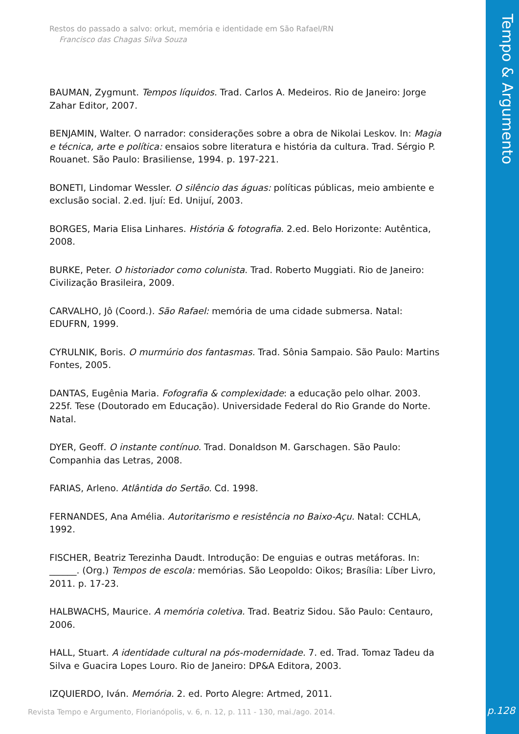Tempo & Argumento
Restos do passado a salvo: orkut, memória e identidade em São Rafael/RN
Francisco das Chagas Silva Souza
BAUMAN, Zygmunt. Tempos líquidos. Trad. Carlos A. Medeiros. Rio de Janeiro: Jorge Zahar Editor, 2007.
BENJAMIN, Walter. O narrador: considerações sobre a obra de Nikolai Leskov. In: Magia e técnica, arte e política: ensaios sobre literatura e história da cultura. Trad. Sérgio P. Rouanet. São Paulo: Brasiliense, 1994. p. 197-221.
BONETI, Lindomar Wessler. O silêncio das águas: políticas públicas, meio ambiente e exclusão social. 2.ed. Ijuí: Ed. Unijuí, 2003.
BORGES, Maria Elisa Linhares. História & fotografia. 2.ed. Belo Horizonte: Autêntica, 2008.
BURKE, Peter. O historiador como colunista. Trad. Roberto Muggiati. Rio de Janeiro: Civilização Brasileira, 2009.
CARVALHO, Jô (Coord.). São Rafael: memória de uma cidade submersa. Natal: EDUFRN, 1999.
CYRULNIK, Boris. O murmúrio dos fantasmas. Trad. Sônia Sampaio. São Paulo: Martins Fontes, 2005.
DANTAS, Eugênia Maria. Fofografia & complexidade: a educação pelo olhar. 2003. 225f. Tese (Doutorado em Educação). Universidade Federal do Rio Grande do Norte. Natal.
DYER, Geoff. O instante contínuo. Trad. Donaldson M. Garschagen. São Paulo: Companhia das Letras, 2008.
FARIAS, Arleno. Atlântida do Sertão. Cd. 1998.
FERNANDES, Ana Amélia. Autoritarismo e resistência no Baixo-Açu. Natal: CCHLA, 1992.
FISCHER, Beatriz Terezinha Daudt. Introdução: De enguias e outras metáforas. In: ______. (Org.) Tempos de escola: memórias. São Leopoldo: Oikos; Brasília: Líber Livro, 2011. p. 17-23.
HALBWACHS, Maurice. A memória coletiva. Trad. Beatriz Sidou. São Paulo: Centauro, 2006.
HALL, Stuart. A identidade cultural na pós-modernidade. 7. ed. Trad. Tomaz Tadeu da Silva e Guacira Lopes Louro. Rio de Janeiro: DP&A Editora, 2003.
IZQUIERDO, Iván. Memória. 2. ed. Porto Alegre: Artmed, 2011.
Revista Tempo e Argumento, Florianópolis, v. 6, n. 12, p. 111 - 130, mai./ago. 2014.
p.128